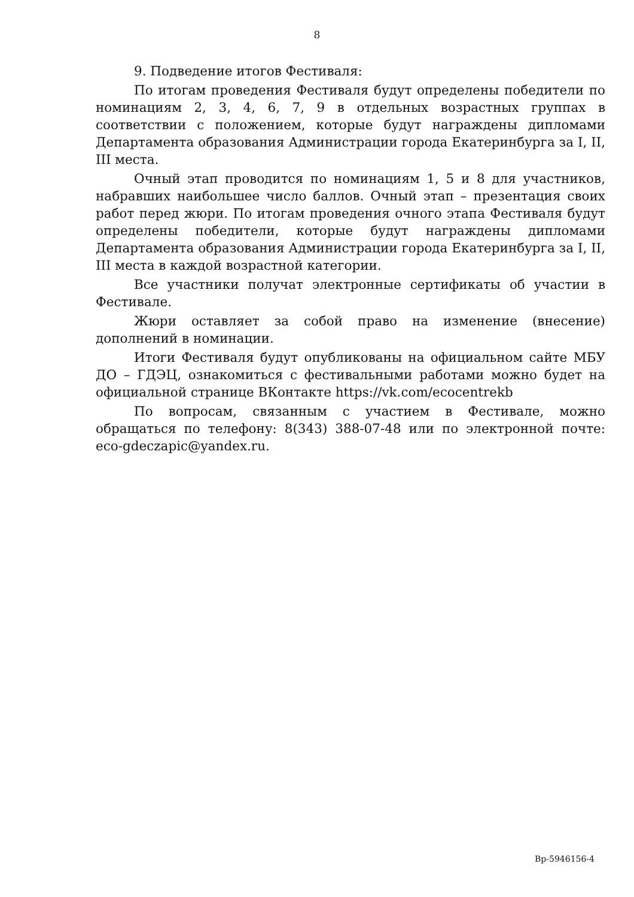8
9. Подведение итогов Фестиваля:
По итогам проведения Фестиваля будут определены победители по номинациям 2, 3, 4, 6, 7, 9 в отдельных возрастных группах в соответствии с положением, которые будут награждены дипломами Департамента образования Администрации города Екатеринбурга за I, II, III места.
Очный этап проводится по номинациям 1, 5 и 8 для участников, набравших наибольшее число баллов. Очный этап – презентация своих работ перед жюри. По итогам проведения очного этапа Фестиваля будут определены победители, которые будут награждены дипломами Департамента образования Администрации города Екатеринбурга за I, II, III места в каждой возрастной категории.
Все участники получат электронные сертификаты об участии в Фестивале.
Жюри оставляет за собой право на изменение (внесение) дополнений в номинации.
Итоги Фестиваля будут опубликованы на официальном сайте МБУ ДО – ГДЭЦ, ознакомиться с фестивальными работами можно будет на официальной странице ВКонтакте https://vk.com/ecocentrekb
По вопросам, связанным с участием в Фестивале, можно обращаться по телефону: 8(343) 388-07-48 или по электронной почте: eco-gdeczapic@yandex.ru.
Вр-5946156-4